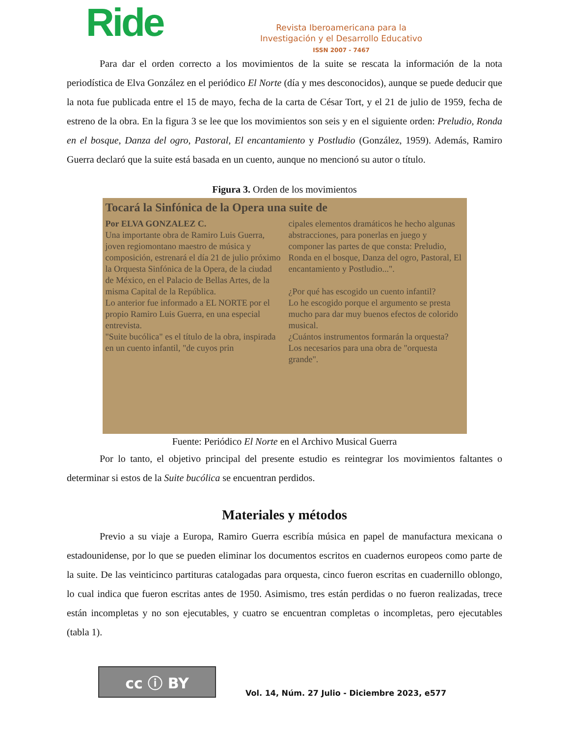Ride
Revista Iberoamericana para la
Investigación y el Desarrollo Educativo
ISSN 2007 - 7467
Para dar el orden correcto a los movimientos de la suite se rescata la información de la nota periodística de Elva González en el periódico El Norte (día y mes desconocidos), aunque se puede deducir que la nota fue publicada entre el 15 de mayo, fecha de la carta de César Tort, y el 21 de julio de 1959, fecha de estreno de la obra. En la figura 3 se lee que los movimientos son seis y en el siguiente orden: Preludio, Ronda en el bosque, Danza del ogro, Pastoral, El encantamiento y Postludio (González, 1959). Además, Ramiro Guerra declaró que la suite está basada en un cuento, aunque no mencionó su autor o título.
Figura 3. Orden de los movimientos
Tocará la Sinfónica de la Opera una suite de
Por ELVA GONZALEZ C.
Una importante obra de Ramiro Luis Guerra, joven regiomontano maestro de música y composición, estrenará el día 21 de julio próximo la Orquesta Sinfónica de la Opera, de la ciudad de México, en el Palacio de Bellas Artes, de la misma Capital de la República.
Lo anterior fue informado a EL NORTE por el propio Ramiro Luis Guerra, en una especial entrevista.
"Suite bucólica" es el título de la obra, inspirada en un cuento infantil, "de cuyos prin
cipales elementos dramáticos he hecho algunas abstracciones, para ponerlas en juego y componer las partes de que consta: Preludio, Ronda en el bosque, Danza del ogro, Pastoral, El encantamiento y Postludio...".
¿Por qué has escogido un cuento infantil?
Lo he escogido porque el argumento se presta mucho para dar muy buenos efectos de colorido musical.
¿Cuántos instrumentos formarán la orquesta?
Los necesarios para una obra de "orquesta grande".
Fuente: Periódico El Norte en el Archivo Musical Guerra
Por lo tanto, el objetivo principal del presente estudio es reintegrar los movimientos faltantes o determinar si estos de la Suite bucólica se encuentran perdidos.
Materiales y métodos
Previo a su viaje a Europa, Ramiro Guerra escribía música en papel de manufactura mexicana o estadounidense, por lo que se pueden eliminar los documentos escritos en cuadernos europeos como parte de la suite. De las veinticinco partituras catalogadas para orquesta, cinco fueron escritas en cuadernillo oblongo, lo cual indica que fueron escritas antes de 1950. Asimismo, tres están perdidas o no fueron realizadas, trece están incompletas y no son ejecutables, y cuatro se encuentran completas o incompletas, pero ejecutables (tabla 1).
cc ⓘ BY
Vol. 14, Núm. 27 Julio - Diciembre 2023, e577